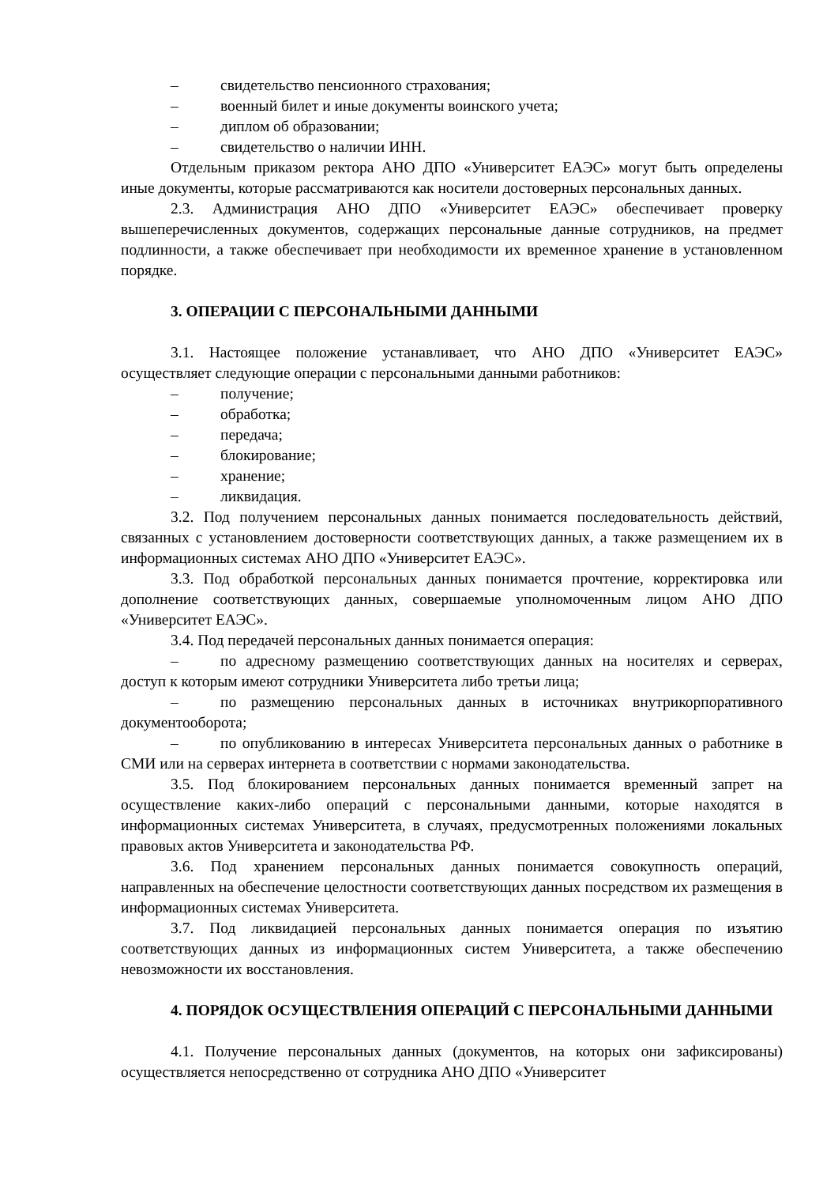– свидетельство пенсионного страхования;
– военный билет и иные документы воинского учета;
– диплом об образовании;
– свидетельство о наличии ИНН.
Отдельным приказом ректора АНО ДПО «Университет ЕАЭС» могут быть определены иные документы, которые рассматриваются как носители достоверных персональных данных.
2.3. Администрация АНО ДПО «Университет ЕАЭС» обеспечивает проверку вышеперечисленных документов, содержащих персональные данные сотрудников, на предмет подлинности, а также обеспечивает при необходимости их временное хранение в установленном порядке.
3. ОПЕРАЦИИ С ПЕРСОНАЛЬНЫМИ ДАННЫМИ
3.1. Настоящее положение устанавливает, что АНО ДПО «Университет ЕАЭС» осуществляет следующие операции с персональными данными работников:
– получение;
– обработка;
– передача;
– блокирование;
– хранение;
– ликвидация.
3.2. Под получением персональных данных понимается последовательность действий, связанных с установлением достоверности соответствующих данных, а также размещением их в информационных системах АНО ДПО «Университет ЕАЭС».
3.3. Под обработкой персональных данных понимается прочтение, корректировка или дополнение соответствующих данных, совершаемые уполномоченным лицом АНО ДПО «Университет ЕАЭС».
3.4. Под передачей персональных данных понимается операция:
– по адресному размещению соответствующих данных на носителях и серверах, доступ к которым имеют сотрудники Университета либо третьи лица;
– по размещению персональных данных в источниках внутрикорпоративного документооборота;
– по опубликованию в интересах Университета персональных данных о работнике в СМИ или на серверах интернета в соответствии с нормами законодательства.
3.5. Под блокированием персональных данных понимается временный запрет на осуществление каких-либо операций с персональными данными, которые находятся в информационных системах Университета, в случаях, предусмотренных положениями локальных правовых актов Университета и законодательства РФ.
3.6. Под хранением персональных данных понимается совокупность операций, направленных на обеспечение целостности соответствующих данных посредством их размещения в информационных системах Университета.
3.7. Под ликвидацией персональных данных понимается операция по изъятию соответствующих данных из информационных систем Университета, а также обеспечению невозможности их восстановления.
4. ПОРЯДОК ОСУЩЕСТВЛЕНИЯ ОПЕРАЦИЙ С ПЕРСОНАЛЬНЫМИ ДАННЫМИ
4.1. Получение персональных данных (документов, на которых они зафиксированы) осуществляется непосредственно от сотрудника АНО ДПО «Университет